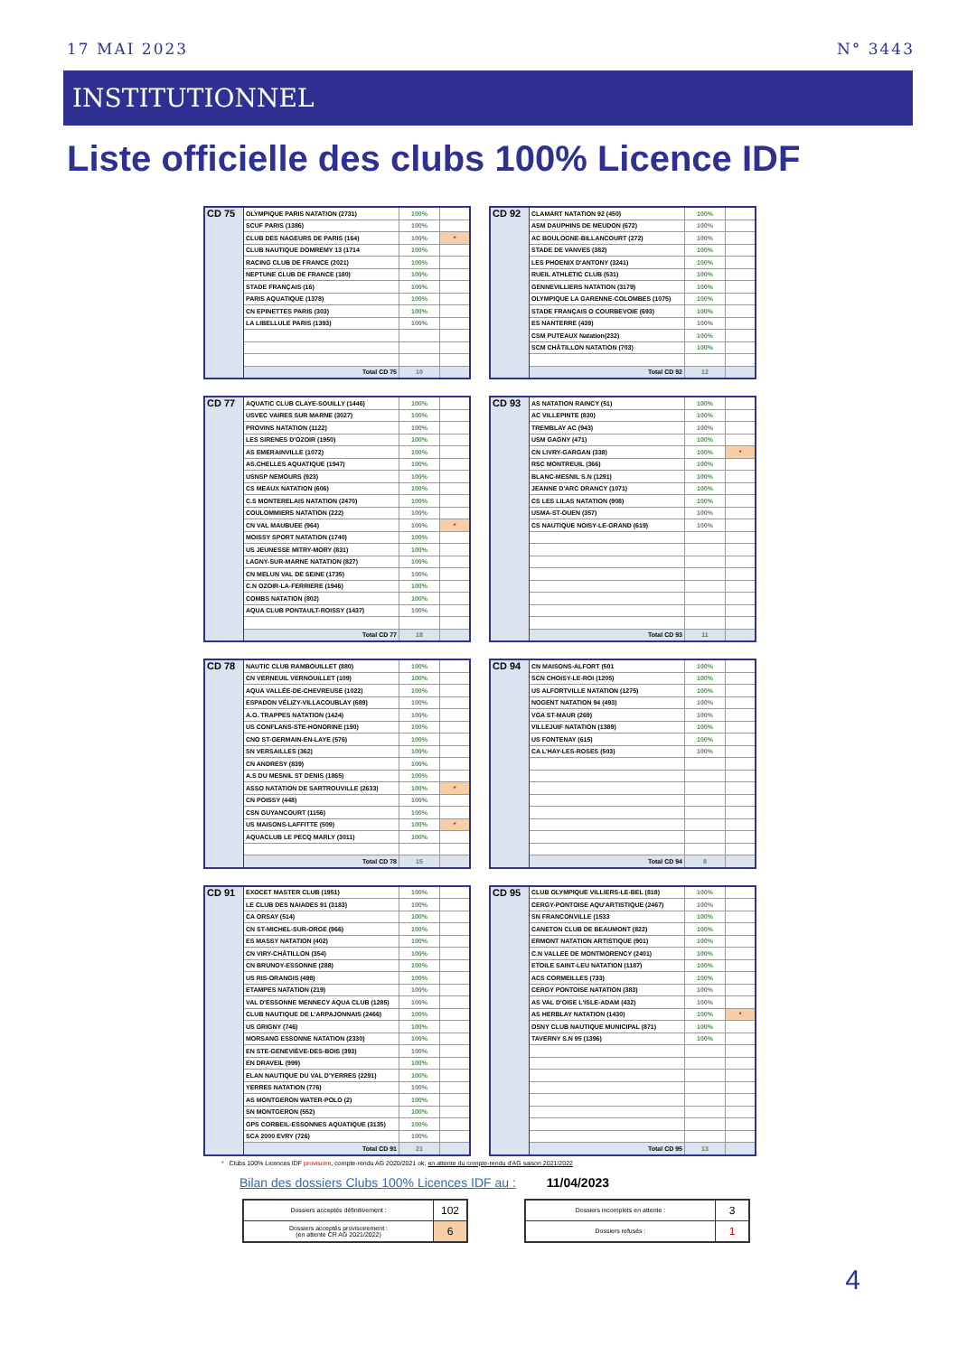17 MAI 2023 N° 3443
INSTITUTIONNEL
Liste officielle des clubs 100% Licence IDF
| CD 75 | OLYMPIQUE PARIS NATATION (2731) | 100% | |
| | SCUF PARIS (1386) | 100% | |
| | CLUB DES NAGEURS DE PARIS (164) | 100% | * |
| | CLUB NAUTIQUE DOMREMY 13 (1714 | 100% | |
| | RACING CLUB DE FRANCE (2021) | 100% | |
| | NEPTUNE CLUB DE FRANCE (180) | 100% | |
| | STADE FRANÇAIS (16) | 100% | |
| | PARIS AQUATIQUE (1378) | 100% | |
| | CN EPINETTES PARIS (303) | 100% | |
| | LA LIBELLULE PARIS (1393) | 100% | |
| | Total CD 75 | 10 | |
| CD 92 | CLAMART NATATION 92 (450) | 100% | |
| | ASM DAUPHINS DE MEUDON (672) | 100% | |
| | AC BOULOGNE-BILLANCOURT (272) | 100% | |
| | STADE DE VANVES (382) | 100% | |
| | LES PHOENIX D'ANTONY (3241) | 100% | |
| | RUEIL ATHLETIC CLUB (531) | 100% | |
| | GENNEVILLIERS NATATION (3179) | 100% | |
| | OLYMPIQUE LA GARENNE-COLOMBES (1075) | 100% | |
| | STADE FRANÇAIS O COURBEVOIE (693) | 100% | |
| | ES NANTERRE (439) | 100% | |
| | CSM PUTEAUX Natation(232) | 100% | |
| | SCM CHÂTILLON NATATION (703) | 100% | |
| | Total CD 92 | 12 | |
| CD 77 | AQUATIC CLUB CLAYE-SOUILLY (1446) | 100% | |
| | USVEC VAIRES SUR MARNE (3027) | 100% | |
| | PROVINS NATATION (1122) | 100% | |
| | LES SIRENES D'OZOIR (1950) | 100% | |
| | AS EMERAINVILLE (1072) | 100% | |
| | AS.CHELLES AQUATIQUE (1947) | 100% | |
| | USNSP NEMOURS (923) | 100% | |
| | CS MEAUX NATATION (606) | 100% | |
| | C.S MONTERELAIS NATATION (2470) | 100% | |
| | COULOMMIERS NATATION (222) | 100% | |
| | CN VAL MAUBUEE (964) | 100% | * |
| | MOISSY SPORT NATATION (1740) | 100% | |
| | US JEUNESSE MITRY-MORY (831) | 100% | |
| | LAGNY-SUR-MARNE NATATION (827) | 100% | |
| | CN MELUN VAL DE SEINE (1735) | 100% | |
| | C.N OZOIR-LA-FERRIERE (1946) | 100% | |
| | COMBS NATATION (802) | 100% | |
| | AQUA CLUB PONTAULT-ROISSY (1437) | 100% | |
| | Total CD 77 | 18 | |
| CD 93 | AS NATATION RAINCY (51) | 100% | |
| | AC VILLEPINTE (830) | 100% | |
| | TREMBLAY AC (943) | 100% | |
| | USM GAGNY (471) | 100% | |
| | CN LIVRY-GARGAN (338) | 100% | * |
| | RSC MONTREUIL (366) | 100% | |
| | BLANC-MESNIL S.N (1291) | 100% | |
| | JEANNE D'ARC DRANCY (1071) | 100% | |
| | CS LES LILAS NATATION (908) | 100% | |
| | USMA-ST-OUEN (357) | 100% | |
| | CS NAUTIQUE NOISY-LE-GRAND (619) | 100% | |
| | Total CD 93 | 11 | |
| CD 78 | NAUTIC CLUB RAMBOUILLET (880) | 100% | |
| | CN VERNEUIL VERNOUILLET (109) | 100% | |
| | AQUA VALLÉE-DE-CHEVREUSE (1022) | 100% | |
| | ESPADON VÉLIZY-VILLACOUBLAY (689) | 100% | |
| | A.O. TRAPPES NATATION (1424) | 100% | |
| | US CONFLANS-STE-HONORINE (190) | 100% | |
| | CNO ST-GERMAIN-EN-LAYE (576) | 100% | |
| | SN VERSAILLES (362) | 100% | |
| | CN ANDRESY (839) | 100% | |
| | A.S DU MESNIL ST DENIS (1865) | 100% | |
| | ASSO NATATION DE SARTROUVILLE (2633) | 100% | * |
| | CN POISSY (448) | 100% | |
| | CSN GUYANCOURT (1156) | 100% | |
| | US MAISONS-LAFFITTE (509) | 100% | * |
| | AQUACLUB LE PECQ MARLY (3011) | 100% | |
| | Total CD 78 | 15 | |
| CD 94 | CN MAISONS-ALFORT (501 | 100% | |
| | SCN CHOISY-LE-ROI (1205) | 100% | |
| | US ALFORTVILLE NATATION (1275) | 100% | |
| | NOGENT NATATION 94 (493) | 100% | |
| | VGA ST-MAUR (269) | 100% | |
| | VILLEJUIF NATATION (1389) | 100% | |
| | US FONTENAY (615) | 100% | |
| | CA L'HAY-LES-ROSES (503) | 100% | |
| | Total CD 94 | 8 | |
| CD 91 | EXOCET MASTER CLUB (1951) | 100% | |
| | LE CLUB DES NAIADES 91 (3183) | 100% | |
| | CA ORSAY (514) | 100% | |
| | CN ST-MICHEL-SUR-ORGE (966) | 100% | |
| | ES MASSY NATATION (402) | 100% | |
| | CN VIRY-CHÂTILLON (354) | 100% | |
| | CN BRUNOY-ESSONNE (288) | 100% | |
| | US RIS-ORANGIS (498) | 100% | |
| | ETAMPES NATATION (219) | 100% | |
| | VAL D'ESSONNE MENNECY AQUA CLUB (1285) | 100% | |
| | CLUB NAUTIQUE DE L'ARPAJONNAIS (2466) | 100% | |
| | US GRIGNY (746) | 100% | |
| | MORSANG ESSONNE NATATION (2330) | 100% | |
| | EN STE-GENEVIÈVE-DES-BOIS (393) | 100% | |
| | EN DRAVEIL (999) | 100% | |
| | ELAN NAUTIQUE DU VAL D'YERRES (2291) | 100% | |
| | YERRES NATATION (776) | 100% | |
| | AS MONTGERON WATER-POLO (2) | 100% | |
| | SN MONTGERON (552) | 100% | |
| | GPS CORBEIL-ESSONNES AQUATIQUE (3135) | 100% | |
| | SCA 2000 EVRY (726) | 100% | |
| | Total CD 91 | 21 | |
| CD 95 | CLUB OLYMPIQUE VILLIERS-LE-BEL (818) | 100% | |
| | CERGY-PONTOISE AQU'ARTISTIQUE (2467) | 100% | |
| | SN FRANCONVILLE (1533 | 100% | |
| | CANETON CLUB DE BEAUMONT (822) | 100% | |
| | ERMONT NATATION ARTISTIQUE (901) | 100% | |
| | C.N VALLEE DE MONTMORENCY (2401) | 100% | |
| | ETOILE SAINT-LEU NATATION (1187) | 100% | |
| | ACS CORMEILLES (733) | 100% | |
| | CERGY PONTOISE NATATION (383) | 100% | |
| | AS VAL D'OISE L'ISLE-ADAM (432) | 100% | |
| | AS HERBLAY NATATION (1430) | 100% | * |
| | OSNY CLUB NAUTIQUE MUNICIPAL (871) | 100% | |
| | TAVERNY S.N 95 (1396) | 100% | |
| | Total CD 95 | 13 | |
* Clubs 100% Licences IDF provisoire, compte-rendu AG 2020/2021 ok, en attente du compte-rendu d'AG saison 2021/2022
Bilan des dossiers Clubs 100% Licences IDF au : 11/04/2023
| Dossiers acceptés définitivement : | 102 |
| Dossiers acceptés provisoirement : (en attente CR AG 2021/2022) | 6 |
| Dossiers incomplets en attente : | 3 |
| Dossiers refusés : | 1 |
4